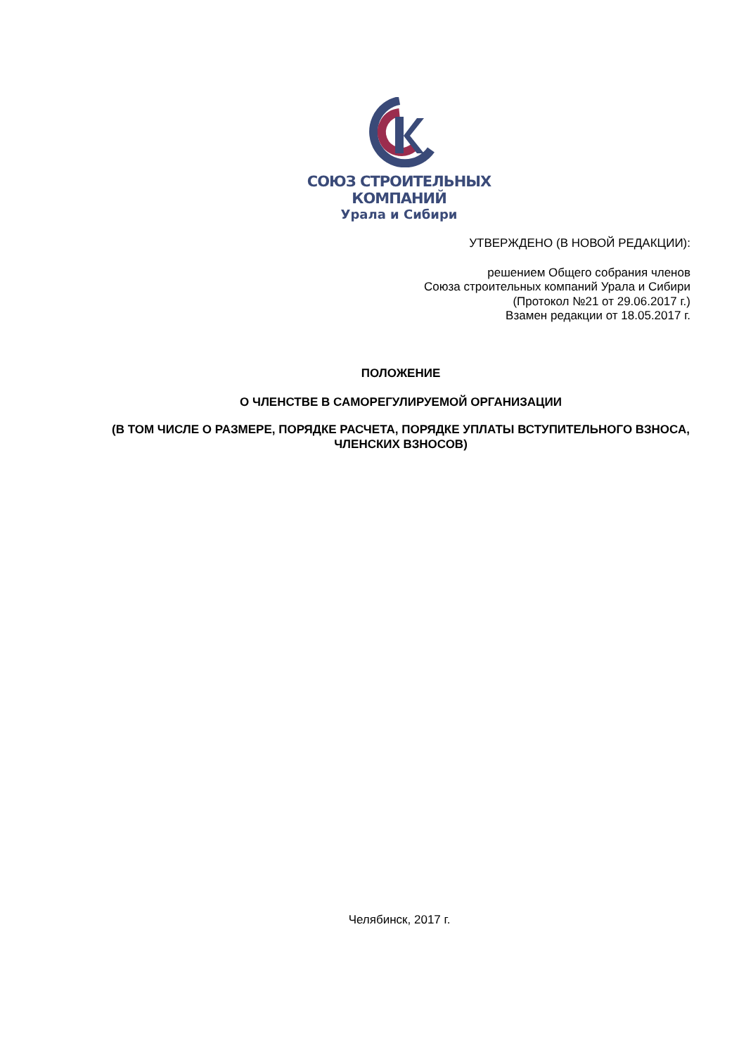СОЮЗ СТРОИТЕЛЬНЫХ КОМПАНИЙ
Урала и Сибири
УТВЕРЖДЕНО (В НОВОЙ РЕДАКЦИИ):
решением Общего собрания членов
Союза строительных компаний Урала и Сибири
(Протокол №21 от 29.06.2017 г.)
Взамен редакции от 18.05.2017 г.
ПОЛОЖЕНИЕ
О ЧЛЕНСТВЕ В САМОРЕГУЛИРУЕМОЙ ОРГАНИЗАЦИИ
(В ТОМ ЧИСЛЕ О РАЗМЕРЕ, ПОРЯДКЕ РАСЧЕТА, ПОРЯДКЕ УПЛАТЫ ВСТУПИТЕЛЬНОГО ВЗНОСА, ЧЛЕНСКИХ ВЗНОСОВ)
Челябинск, 2017 г.